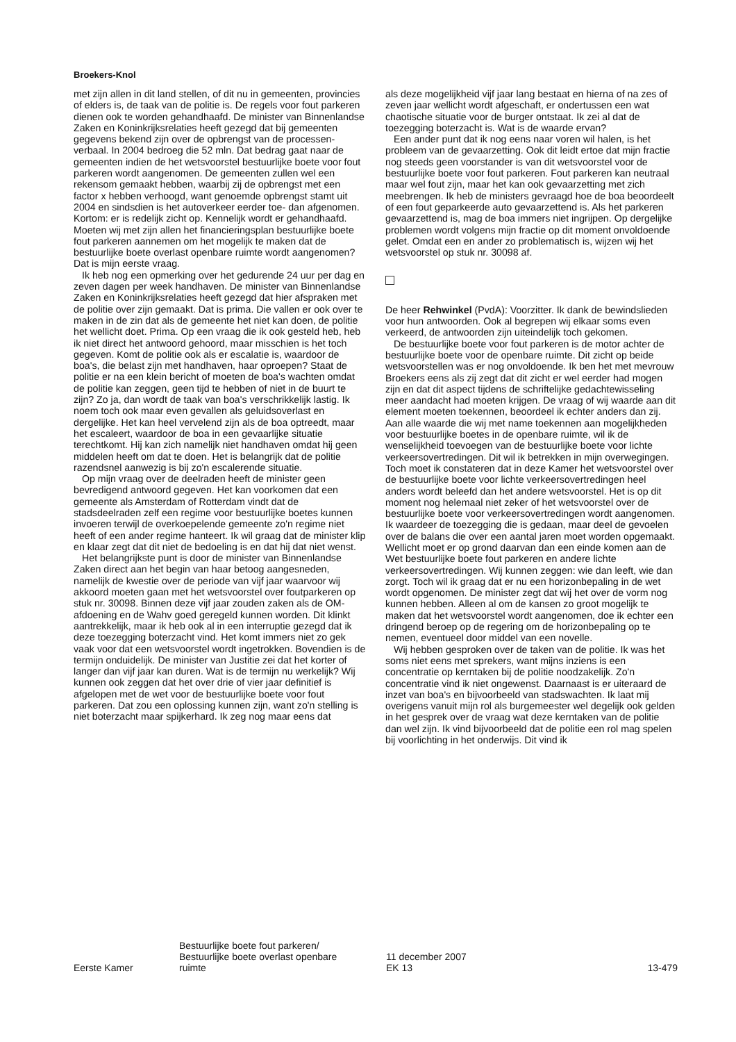Broekers-Knol
met zijn allen in dit land stellen, of dit nu in gemeenten, provincies of elders is, de taak van de politie is. De regels voor fout parkeren dienen ook te worden gehandhaafd. De minister van Binnenlandse Zaken en Koninkrijksrelaties heeft gezegd dat bij gemeenten gegevens bekend zijn over de opbrengst van de processen-verbaal. In 2004 bedroeg die 52 mln. Dat bedrag gaat naar de gemeenten indien de het wetsvoorstel bestuurlijke boete voor fout parkeren wordt aangenomen. De gemeenten zullen wel een rekensom gemaakt hebben, waarbij zij de opbrengst met een factor x hebben verhoogd, want genoemde opbrengst stamt uit 2004 en sindsdien is het autoverkeer eerder toe- dan afgenomen. Kortom: er is redelijk zicht op. Kennelijk wordt er gehandhaafd. Moeten wij met zijn allen het financieringsplan bestuurlijke boete fout parkeren aannemen om het mogelijk te maken dat de bestuurlijke boete overlast openbare ruimte wordt aangenomen? Dat is mijn eerste vraag.
Ik heb nog een opmerking over het gedurende 24 uur per dag en zeven dagen per week handhaven. De minister van Binnenlandse Zaken en Koninkrijksrelaties heeft gezegd dat hier afspraken met de politie over zijn gemaakt. Dat is prima. Die vallen er ook over te maken in de zin dat als de gemeente het niet kan doen, de politie het wellicht doet. Prima. Op een vraag die ik ook gesteld heb, heb ik niet direct het antwoord gehoord, maar misschien is het toch gegeven. Komt de politie ook als er escalatie is, waardoor de boa's, die belast zijn met handhaven, haar oproepen? Staat de politie er na een klein bericht of moeten de boa's wachten omdat de politie kan zeggen, geen tijd te hebben of niet in de buurt te zijn? Zo ja, dan wordt de taak van boa's verschrikkelijk lastig. Ik noem toch ook maar even gevallen als geluidsoverlast en dergelijke. Het kan heel vervelend zijn als de boa optreedt, maar het escaleert, waardoor de boa in een gevaarlijke situatie terechtkomt. Hij kan zich namelijk niet handhaven omdat hij geen middelen heeft om dat te doen. Het is belangrijk dat de politie razendsnel aanwezig is bij zo'n escalerende situatie.
Op mijn vraag over de deelraden heeft de minister geen bevredigend antwoord gegeven. Het kan voorkomen dat een gemeente als Amsterdam of Rotterdam vindt dat de stadsdeelraden zelf een regime voor bestuurlijke boetes kunnen invoeren terwijl de overkoepelende gemeente zo'n regime niet heeft of een ander regime hanteert. Ik wil graag dat de minister klip en klaar zegt dat dit niet de bedoeling is en dat hij dat niet wenst.
Het belangrijkste punt is door de minister van Binnenlandse Zaken direct aan het begin van haar betoog aangesneden, namelijk de kwestie over de periode van vijf jaar waarvoor wij akkoord moeten gaan met het wetsvoorstel over foutparkeren op stuk nr. 30098. Binnen deze vijf jaar zouden zaken als de OM-afdoening en de Wahv goed geregeld kunnen worden. Dit klinkt aantrekkelijk, maar ik heb ook al in een interruptie gezegd dat ik deze toezegging boterzacht vind. Het komt immers niet zo gek vaak voor dat een wetsvoorstel wordt ingetrokken. Bovendien is de termijn onduidelijk. De minister van Justitie zei dat het korter of langer dan vijf jaar kan duren. Wat is de termijn nu werkelijk? Wij kunnen ook zeggen dat het over drie of vier jaar definitief is afgelopen met de wet voor de bestuurlijke boete voor fout parkeren. Dat zou een oplossing kunnen zijn, want zo'n stelling is niet boterzacht maar spijkerhard. Ik zeg nog maar eens dat
als deze mogelijkheid vijf jaar lang bestaat en hierna of na zes of zeven jaar wellicht wordt afgeschaft, er ondertussen een wat chaotische situatie voor de burger ontstaat. Ik zei al dat de toezegging boterzacht is. Wat is de waarde ervan?
Een ander punt dat ik nog eens naar voren wil halen, is het probleem van de gevaarzetting. Ook dit leidt ertoe dat mijn fractie nog steeds geen voorstander is van dit wetsvoorstel voor de bestuurlijke boete voor fout parkeren. Fout parkeren kan neutraal maar wel fout zijn, maar het kan ook gevaarzetting met zich meebrengen. Ik heb de ministers gevraagd hoe de boa beoordeelt of een fout geparkeerde auto gevaarzettend is. Als het parkeren gevaarzettend is, mag de boa immers niet ingrijpen. Op dergelijke problemen wordt volgens mijn fractie op dit moment onvoldoende gelet. Omdat een en ander zo problematisch is, wijzen wij het wetsvoorstel op stuk nr. 30098 af.
De heer Rehwinkel (PvdA): Voorzitter. Ik dank de bewindslieden voor hun antwoorden. Ook al begrepen wij elkaar soms even verkeerd, de antwoorden zijn uiteindelijk toch gekomen.
De bestuurlijke boete voor fout parkeren is de motor achter de bestuurlijke boete voor de openbare ruimte. Dit zicht op beide wetsvoorstellen was er nog onvoldoende. Ik ben het met mevrouw Broekers eens als zij zegt dat dit zicht er wel eerder had mogen zijn en dat dit aspect tijdens de schriftelijke gedachtewisseling meer aandacht had moeten krijgen. De vraag of wij waarde aan dit element moeten toekennen, beoordeel ik echter anders dan zij. Aan alle waarde die wij met name toekennen aan mogelijkheden voor bestuurlijke boetes in de openbare ruimte, wil ik de wenselijkheid toevoegen van de bestuurlijke boete voor lichte verkeersovertredingen. Dit wil ik betrekken in mijn overwegingen. Toch moet ik constateren dat in deze Kamer het wetsvoorstel over de bestuurlijke boete voor lichte verkeersovertredingen heel anders wordt beleefd dan het andere wetsvoorstel. Het is op dit moment nog helemaal niet zeker of het wetsvoorstel over de bestuurlijke boete voor verkeersovertredingen wordt aangenomen. Ik waardeer de toezegging die is gedaan, maar deel de gevoelen over de balans die over een aantal jaren moet worden opgemaakt. Wellicht moet er op grond daarvan dan een einde komen aan de Wet bestuurlijke boete fout parkeren en andere lichte verkeersovertredingen. Wij kunnen zeggen: wie dan leeft, wie dan zorgt. Toch wil ik graag dat er nu een horizonbepaling in de wet wordt opgenomen. De minister zegt dat wij het over de vorm nog kunnen hebben. Alleen al om de kansen zo groot mogelijk te maken dat het wetsvoorstel wordt aangenomen, doe ik echter een dringend beroep op de regering om de horizonbepaling op te nemen, eventueel door middel van een novelle.
Wij hebben gesproken over de taken van de politie. Ik was het soms niet eens met sprekers, want mijns inziens is een concentratie op kerntaken bij de politie noodzakelijk. Zo'n concentratie vind ik niet ongewenst. Daarnaast is er uiteraard de inzet van boa's en bijvoorbeeld van stadswachten. Ik laat mij overigens vanuit mijn rol als burgemeester wel degelijk ook gelden in het gesprek over de vraag wat deze kerntaken van de politie dan wel zijn. Ik vind bijvoorbeeld dat de politie een rol mag spelen bij voorlichting in het onderwijs. Dit vind ik
Eerste Kamer
Bestuurlijke boete fout parkeren/
Bestuurlijke boete overlast openbare
ruimte
11 december 2007
EK 13
13-479